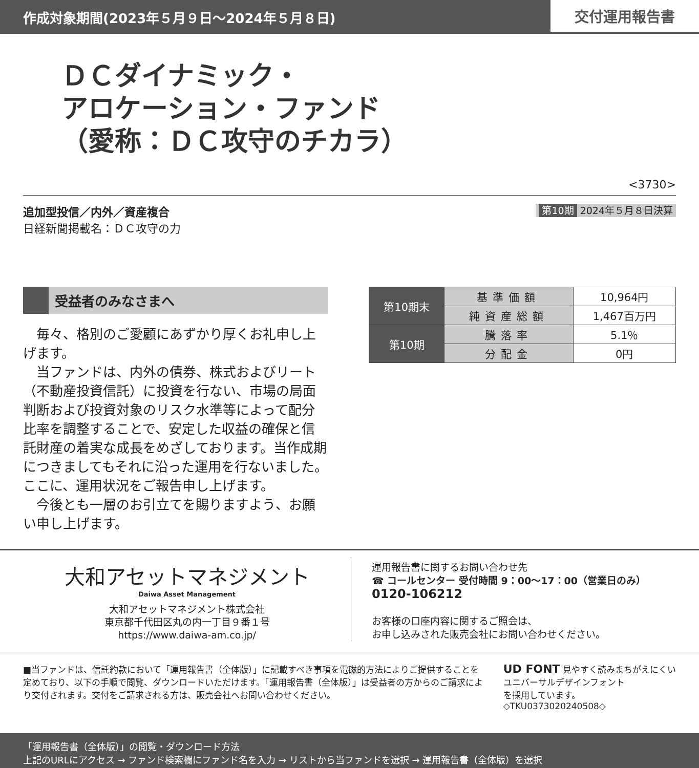作成対象期間(2023年５月９日〜2024年５月８日)
交付運用報告書
ＤＣダイナミック・
アロケーション・ファンド
（愛称：ＤＣ攻守のチカラ）
<3730>
追加型投信／内外／資産複合
日経新聞掲載名：ＤＣ攻守の力
第10期 2024年５月８日決算
受益者のみなさまへ
毎々、格別のご愛顧にあずかり厚くお礼申し上げます。
当ファンドは、内外の債券、株式およびリート（不動産投資信託）に投資を行ない、市場の局面判断および投資対象のリスク水準等によって配分比率を調整することで、安定した収益の確保と信託財産の着実な成長をめざしております。当作成期につきましてもそれに沿った運用を行ないました。ここに、運用状況をご報告申し上げます。
今後とも一層のお引立てを賜りますよう、お願い申し上げます。
| 第10期末 | 基準価額 | 10,964円 |
| | 純資産総額 | 1,467百万円 |
| 第10期 | 騰落率 | 5.1％ |
| | 分配金 | 0円 |
大和アセットマネジメント
Daiwa Asset Management
大和アセットマネジメント株式会社
東京都千代田区丸の内一丁目９番１号
https://www.daiwa-am.co.jp/
運用報告書に関するお問い合わせ先
☎ コールセンター 受付時間 9：00〜17：00（営業日のみ）
0120-106212
お客様の口座内容に関するご照会は、
お申し込みされた販売会社にお問い合わせください。
■当ファンドは、信託約款において「運用報告書（全体版）」に記載すべき事項を電磁的方法によりご提供することを定めており、以下の手順で閲覧、ダウンロードいただけます。「運用報告書（全体版）」は受益者の方からのご請求により交付されます。交付をご請求される方は、販売会社へお問い合わせください。
UD FONT 見やすく読みまちがえにくい
ユニバーサルデザインフォント
を採用しています。
◇TKU0373020240508◇
「運用報告書（全体版）」の閲覧・ダウンロード方法
上記のURLにアクセス → ファンド検索欄にファンド名を入力 → リストから当ファンドを選択 → 運用報告書（全体版）を選択